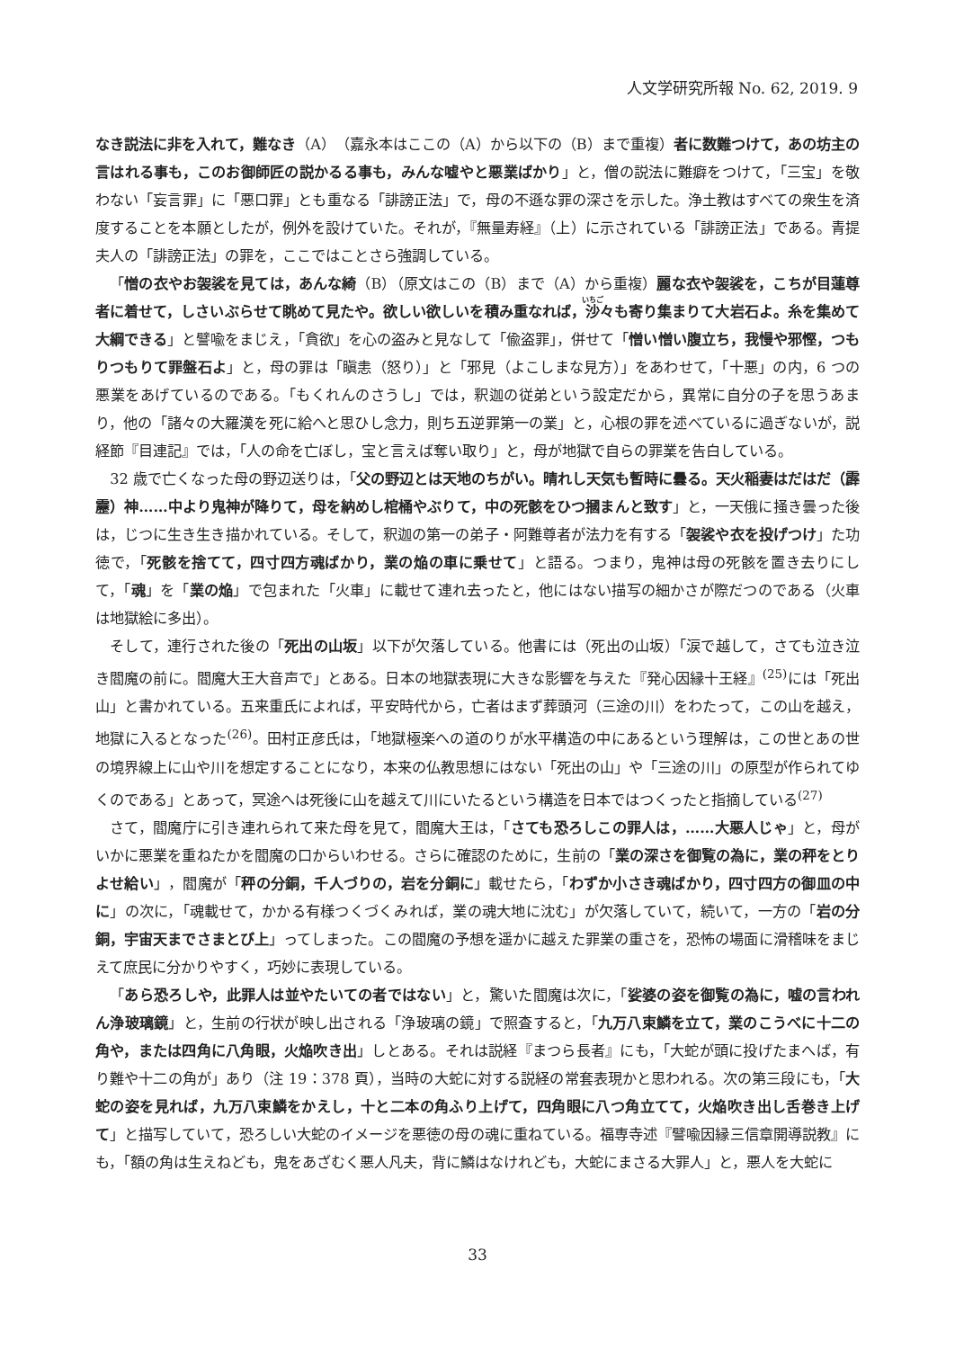人文学研究所報 No. 62, 2019. 9
なき説法に非を入れて，難なき（A）（嘉永本はここの（A）から以下の（B）まで重複）者に数難つけて，あの坊主の言はれる事も，このお御師匠の説かるる事も，みんな嘘やと悪業ばかり」と，僧の説法に難癖をつけて，「三宝」を敬わない「妄言罪」に「悪口罪」とも重なる「誹謗正法」で，母の不遜な罪の深さを示した。浄土教はすべての衆生を済度することを本願としたが，例外を設けていた。それが，『無量寿経』（上）に示されている「誹謗正法」である。青提夫人の「誹謗正法」の罪を，ここではことさら強調している。
「憎の衣やお袈裟を見ては，あんな綺（B）（原文はこの（B）まで（A）から重複）麗な衣や袈裟を，こちが目蓮尊者に着せて，しさいぶらせて眺めて見たや。欲しい欲しいを積み重なれば，沙々も寄り集まりて大岩石よ。糸を集めて大綱できる」と譬喩をまじえ，「貪欲」を心の盗みと見なして「偸盗罪」，併せて「憎い憎い腹立ち，我慢や邪慳，つもりつもりて罪盤石よ」と，母の罪は「瞋恚（怒り）」と「邪見（よこしまな見方）」をあわせて，「十悪」の内，6 つの悪業をあげているのである。「もくれんのさうし」では，釈迦の従弟という設定だから，異常に自分の子を思うあまり，他の「諸々の大羅漢を死に給へと思ひし念力，則ち五逆罪第一の業」と，心根の罪を述べているに過ぎないが，説経節『目連記』では，「人の命を亡ぼし，宝と言えば奪い取り」と，母が地獄で自らの罪業を告白している。
32 歳で亡くなった母の野辺送りは，「父の野辺とは天地のちがい。晴れし天気も暫時に曇る。天火稲妻はだはだ（霹靂）神……中より鬼神が降りて，母を納めし棺桶やぶりて，中の死骸をひつ摑まんと致す」と，一天俄に掻き曇った後は，じつに生き生き描かれている。そして，釈迦の第一の弟子・阿難尊者が法力を有する「袈裟や衣を投げつけ」た功徳で，「死骸を捨てて，四寸四方魂ばかり，業の焔の車に乗せて」と語る。つまり，鬼神は母の死骸を置き去りにして，「魂」を「業の焔」で包まれた「火車」に載せて連れ去ったと，他にはない描写の細かさが際だつのである（火車は地獄絵に多出）。
そして，連行された後の「死出の山坂」以下が欠落している。他書には（死出の山坂）「涙で越して，さても泣き泣き閻魔の前に。閻魔大王大音声で」とある。日本の地獄表現に大きな影響を与えた『発心因縁十王経』<sup>(25)</sup>には「死出山」と書かれている。五来重氏によれば，平安時代から，亡者はまず葬頭河（三途の川）をわたって，この山を越え，地獄に入るとなった<sup>(26)</sup>。田村正彦氏は，「地獄極楽への道のりが水平構造の中にあるという理解は，この世とあの世の境界線上に山や川を想定することになり，本来の仏教思想にはない「死出の山」や「三途の川」の原型が作られてゆくのである」とあって，冥途へは死後に山を越えて川にいたるという構造を日本ではつくったと指摘している<sup>(27)</sup>
さて，閻魔庁に引き連れられて来た母を見て，閻魔大王は，「さても恐ろしこの罪人は，……大悪人じゃ」と，母がいかに悪業を重ねたかを閻魔の口からいわせる。さらに確認のために，生前の「業の深さを御覧の為に，業の秤をとりよせ給い」，閻魔が「秤の分銅，千人づりの，岩を分銅に」載せたら，「わずか小さき魂ばかり，四寸四方の御皿の中に」の次に，「魂載せて，かかる有様つくづくみれば，業の魂大地に沈む」が欠落していて，続いて，一方の「岩の分銅，宇宙天までさまとび上」ってしまった。この閻魔の予想を遥かに越えた罪業の重さを，恐怖の場面に滑稽味をまじえて庶民に分かりやすく，巧妙に表現している。
「あら恐ろしや，此罪人は並やたいての者ではない」と，驚いた閻魔は次に，「娑婆の姿を御覧の為に，嘘の言われん浄玻璃鏡」と，生前の行状が映し出される「浄玻璃の鏡」で照査すると，「九万八束鱗を立て，業のこうべに十二の角や，または四角に八角眼，火焔吹き出」しとある。それは説経『まつら長者』にも，「大蛇が頭に投げたまへば，有り難や十二の角が」あり（注 19：378 頁），当時の大蛇に対する説経の常套表現かと思われる。次の第三段にも，「大蛇の姿を見れば，九万八束鱗をかえし，十と二本の角ふり上げて，四角眼に八つ角立てて，火焔吹き出し舌巻き上げて」と描写していて，恐ろしい大蛇のイメージを悪徳の母の魂に重ねている。福専寺述『譬喩因縁三信章開導説教』にも，「額の角は生えねども，鬼をあざむく悪人凡夫，背に鱗はなけれども，大蛇にまさる大罪人」と，悪人を大蛇に
33